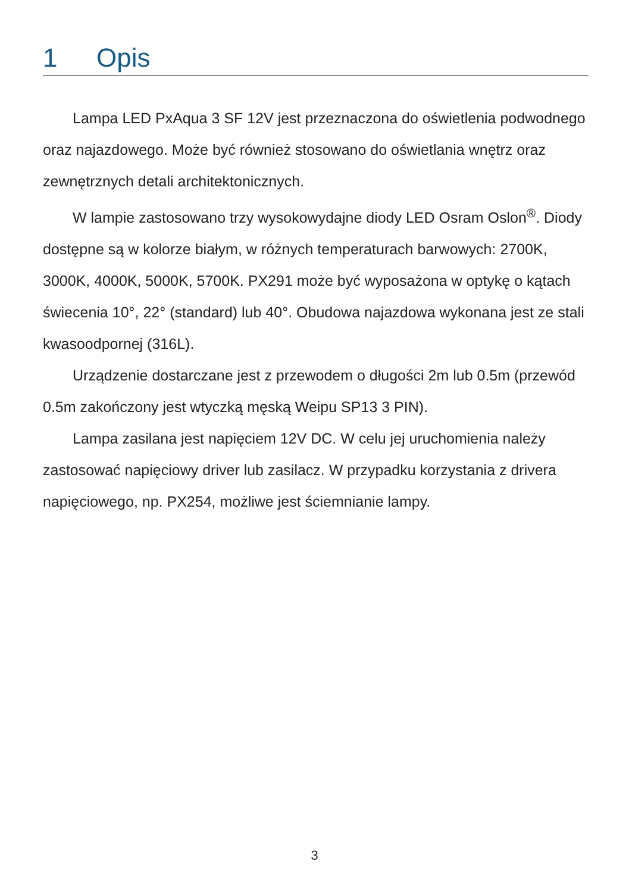1 Opis
Lampa LED PxAqua 3 SF 12V jest przeznaczona do oświetlenia podwodnego oraz najazdowego. Może być również stosowano do oświetlania wnętrz oraz zewnętrznych detali architektonicznych.
W lampie zastosowano trzy wysokowydajne diody LED Osram Oslon<sup>®</sup>. Diody dostępne są w kolorze białym, w różnych temperaturach barwowych: 2700K, 3000K, 4000K, 5000K, 5700K. PX291 może być wyposażona w optykę o kątach świecenia 10°, 22° (standard) lub 40°. Obudowa najazdowa wykonana jest ze stali kwasoodpornej (316L).
Urządzenie dostarczane jest z przewodem o długości 2m lub 0.5m (przewód 0.5m zakończony jest wtyczką męską Weipu SP13 3 PIN).
Lampa zasilana jest napięciem 12V DC. W celu jej uruchomienia należy zastosować napięciowy driver lub zasilacz. W przypadku korzystania z drivera napięciowego, np. PX254, możliwe jest ściemnianie lampy.
3